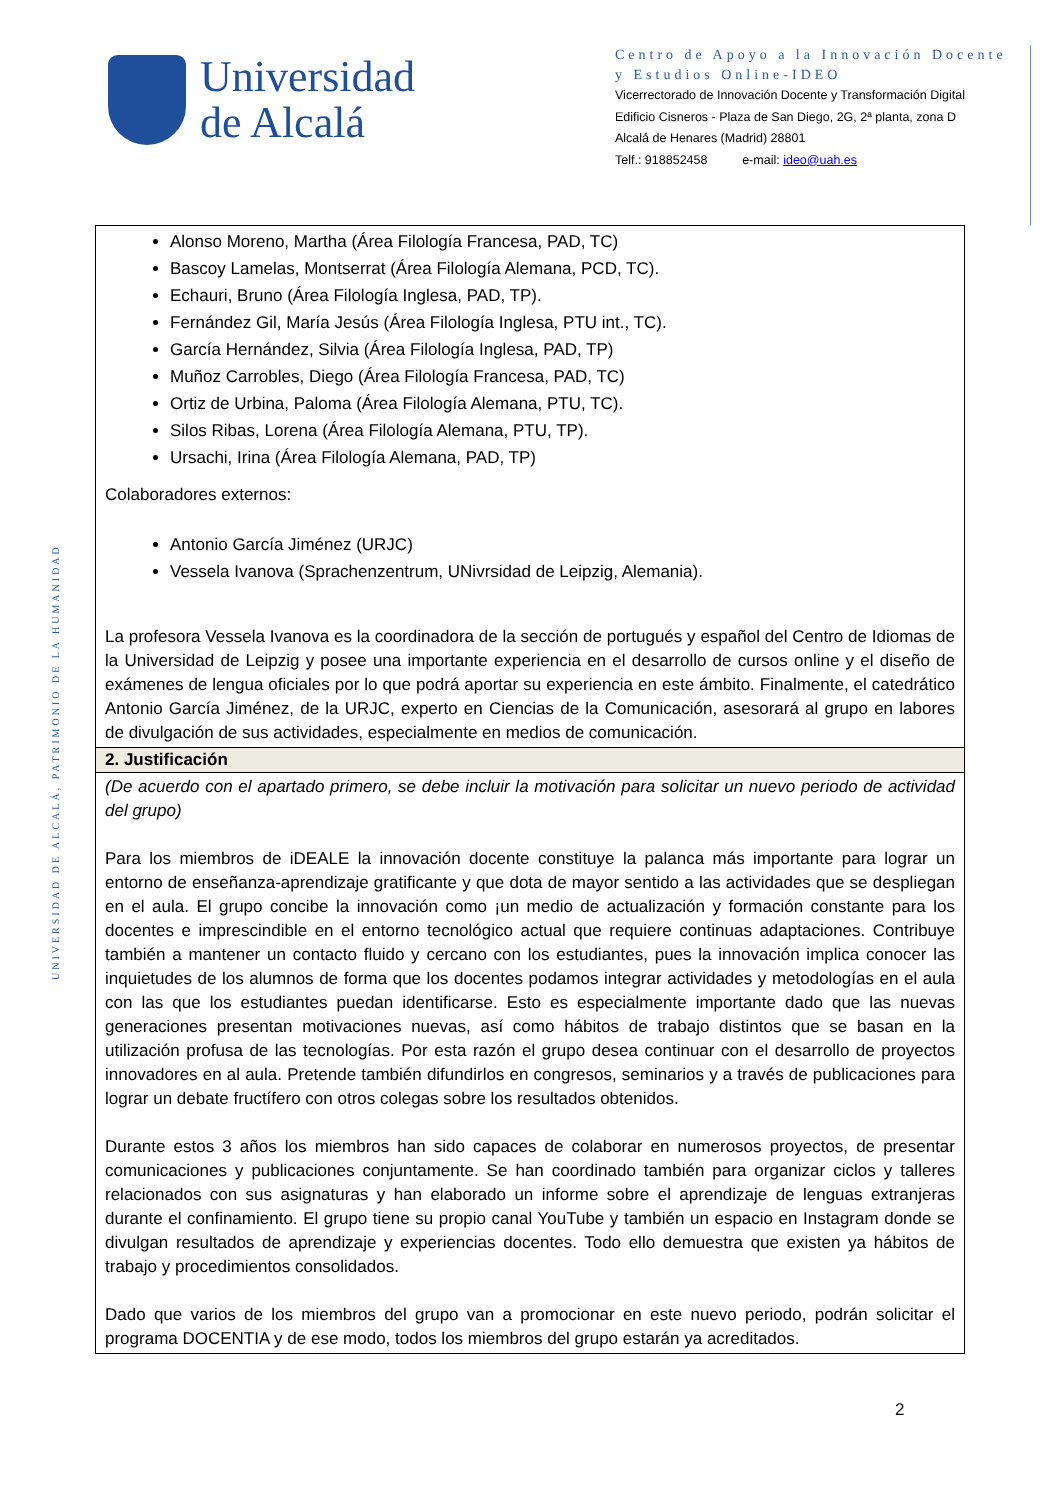Universidad
de Alcalá
Centro de Apoyo a la Innovación Docente y Estudios Online-IDEO
Vicerrectorado de Innovación Docente y Transformación Digital
Edificio Cisneros - Plaza de San Diego, 2G, 2ª planta, zona D
Alcalá de Henares (Madrid) 28801
Telf.: 918852458 e-mail: ideo@uah.es
UNIVERSIDAD DE ALCALÁ, PATRIMONIO DE LA HUMANIDAD
| Alonso Moreno, Martha (Área Filología Francesa, PAD, TC) Bascoy Lamelas, Montserrat (Área Filología Alemana, PCD, TC). Echauri, Bruno (Área Filología Inglesa, PAD, TP). Fernández Gil, María Jesús (Área Filología Inglesa, PTU int., TC). García Hernández, Silvia (Área Filología Inglesa, PAD, TP) Muñoz Carrobles, Diego (Área Filología Francesa, PAD, TC) Ortiz de Urbina, Paloma (Área Filología Alemana, PTU, TC). Silos Ribas, Lorena (Área Filología Alemana, PTU, TP). Ursachi, Irina (Área Filología Alemana, PAD, TP) Colaboradores externos: Antonio García Jiménez (URJC) Vessela Ivanova (Sprachenzentrum, UNivrsidad de Leipzig, Alemania). La profesora Vessela Ivanova es la coordinadora de la sección de portugués y español del Centro de Idiomas de la Universidad de Leipzig y posee una importante experiencia en el desarrollo de cursos online y el diseño de exámenes de lengua oficiales por lo que podrá aportar su experiencia en este ámbito. Finalmente, el catedrático Antonio García Jiménez, de la URJC, experto en Ciencias de la Comunicación, asesorará al grupo en labores de divulgación de sus actividades, especialmente en medios de comunicación. |
| 2. Justificación |
| (De acuerdo con el apartado primero, se debe incluir la motivación para solicitar un nuevo periodo de actividad del grupo) Para los miembros de iDEALE la innovación docente constituye la palanca más importante para lograr un entorno de enseñanza-aprendizaje gratificante y que dota de mayor sentido a las actividades que se despliegan en el aula. El grupo concibe la innovación como ¡un medio de actualización y formación constante para los docentes e imprescindible en el entorno tecnológico actual que requiere continuas adaptaciones. Contribuye también a mantener un contacto fluido y cercano con los estudiantes, pues la innovación implica conocer las inquietudes de los alumnos de forma que los docentes podamos integrar actividades y metodologías en el aula con las que los estudiantes puedan identificarse. Esto es especialmente importante dado que las nuevas generaciones presentan motivaciones nuevas, así como hábitos de trabajo distintos que se basan en la utilización profusa de las tecnologías. Por esta razón el grupo desea continuar con el desarrollo de proyectos innovadores en al aula. Pretende también difundirlos en congresos, seminarios y a través de publicaciones para lograr un debate fructífero con otros colegas sobre los resultados obtenidos. Durante estos 3 años los miembros han sido capaces de colaborar en numerosos proyectos, de presentar comunicaciones y publicaciones conjuntamente. Se han coordinado también para organizar ciclos y talleres relacionados con sus asignaturas y han elaborado un informe sobre el aprendizaje de lenguas extranjeras durante el confinamiento. El grupo tiene su propio canal YouTube y también un espacio en Instagram donde se divulgan resultados de aprendizaje y experiencias docentes. Todo ello demuestra que existen ya hábitos de trabajo y procedimientos consolidados. Dado que varios de los miembros del grupo van a promocionar en este nuevo periodo, podrán solicitar el programa DOCENTIA y de ese modo, todos los miembros del grupo estarán ya acreditados. |
2